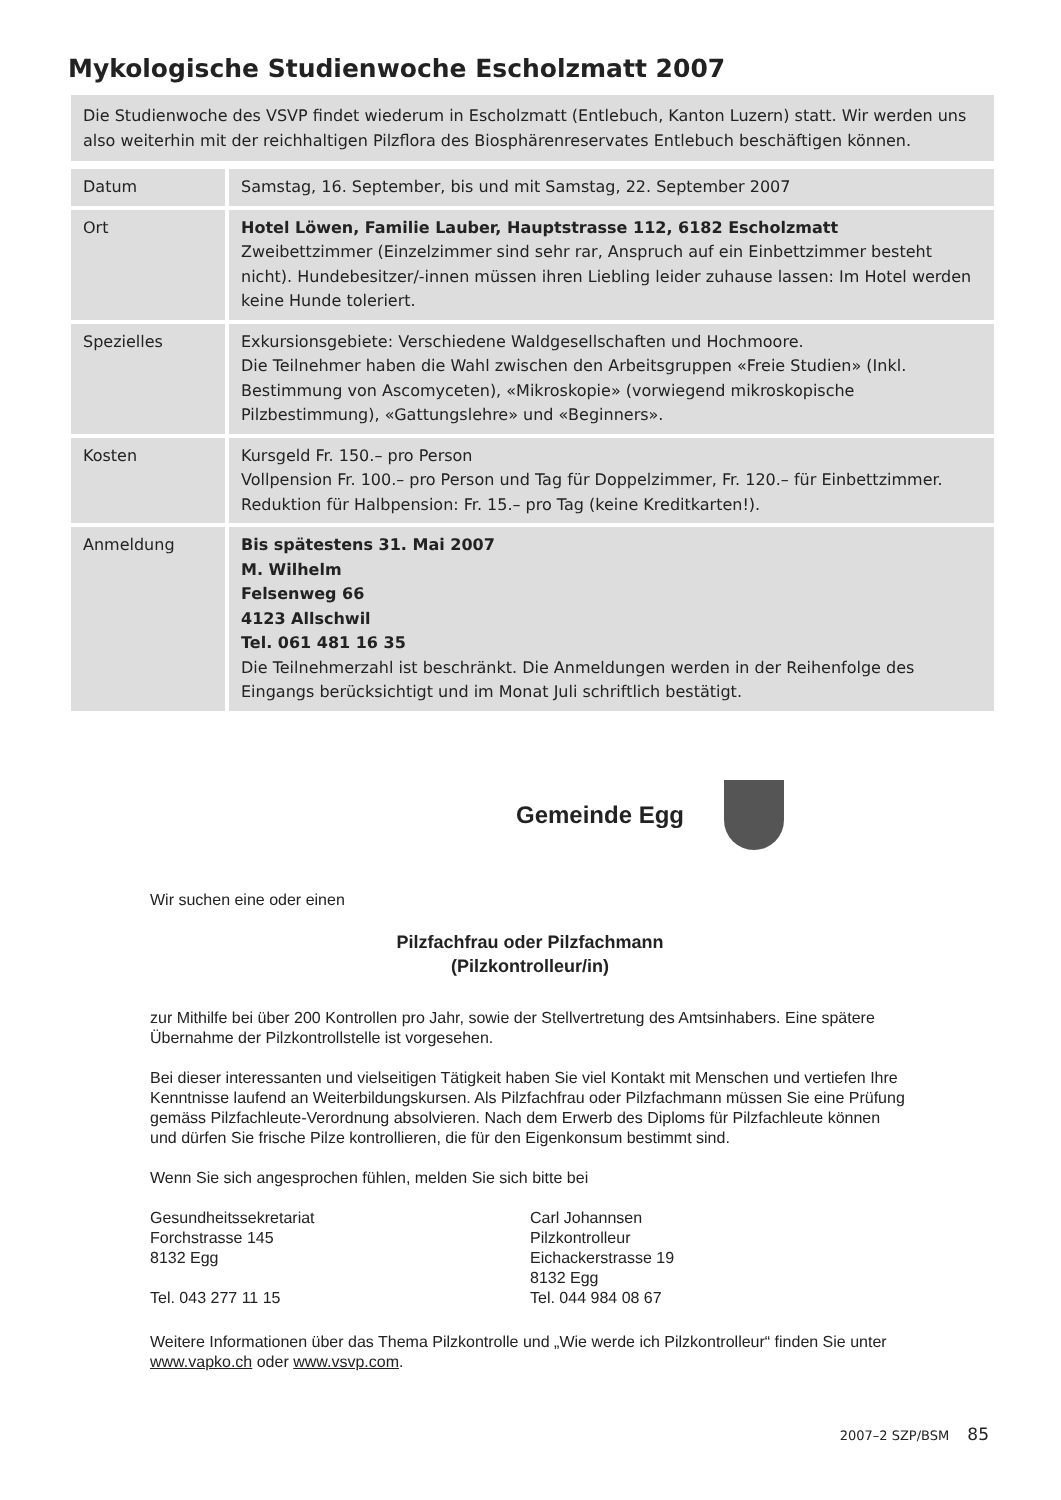Mykologische Studienwoche Escholzmatt 2007
Die Studienwoche des VSVP findet wiederum in Escholzmatt (Entlebuch, Kanton Luzern) statt. Wir werden uns also weiterhin mit der reichhaltigen Pilzflora des Biosphärenreservates Entlebuch beschäftigen können.
| Datum | Samstag, 16. September, bis und mit Samstag, 22. September 2007 |
| Ort | Hotel Löwen, Familie Lauber, Hauptstrasse 112, 6182 Escholzmatt Zweibettzimmer (Einzelzimmer sind sehr rar, Anspruch auf ein Einbettzimmer besteht nicht). Hundebesitzer/-innen müssen ihren Liebling leider zuhause lassen: Im Hotel werden keine Hunde toleriert. |
| Spezielles | Exkursionsgebiete: Verschiedene Waldgesellschaften und Hochmoore. Die Teilnehmer haben die Wahl zwischen den Arbeitsgruppen «Freie Studien» (Inkl. Bestimmung von Ascomyceten), «Mikroskopie» (vorwiegend mikroskopische Pilzbestimmung), «Gattungslehre» und «Beginners». |
| Kosten | Kursgeld Fr. 150.– pro Person Vollpension Fr. 100.– pro Person und Tag für Doppelzimmer, Fr. 120.– für Einbettzimmer. Reduktion für Halbpension: Fr. 15.– pro Tag (keine Kreditkarten!). |
| Anmeldung | Bis spätestens 31. Mai 2007 M. Wilhelm Felsenweg 66 4123 Allschwil Tel. 061 481 16 35 Die Teilnehmerzahl ist beschränkt. Die Anmeldungen werden in der Reihenfolge des Eingangs berücksichtigt und im Monat Juli schriftlich bestätigt. |
Gemeinde Egg
Wir suchen eine oder einen
Pilzfachfrau oder Pilzfachmann
(Pilzkontrolleur/in)
zur Mithilfe bei über 200 Kontrollen pro Jahr, sowie der Stellvertretung des Amtsinhabers. Eine spätere Übernahme der Pilzkontrollstelle ist vorgesehen.
Bei dieser interessanten und vielseitigen Tätigkeit haben Sie viel Kontakt mit Menschen und vertiefen Ihre Kenntnisse laufend an Weiterbildungskursen. Als Pilzfachfrau oder Pilzfachmann müssen Sie eine Prüfung gemäss Pilzfachleute-Verordnung absolvieren. Nach dem Erwerb des Diploms für Pilzfachleute können und dürfen Sie frische Pilze kontrollieren, die für den Eigenkonsum bestimmt sind.
Wenn Sie sich angesprochen fühlen, melden Sie sich bitte bei
Gesundheitssekretariat
Forchstrasse 145
8132 Egg
Tel. 043 277 11 15
Carl Johannsen
Pilzkontrolleur
Eichackerstrasse 19
8132 Egg
Tel. 044 984 08 67
Weitere Informationen über das Thema Pilzkontrolle und „Wie werde ich Pilzkontrolleur“ finden Sie unter www.vapko.ch oder www.vsvp.com.
2007–2 SZP/BSM 85